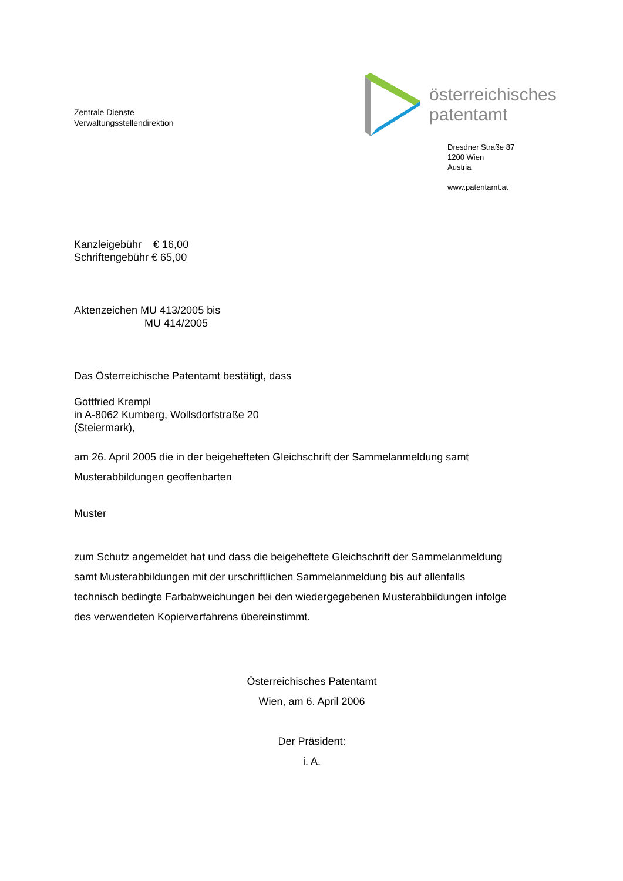Zentrale Dienste
Verwaltungsstellendirektion
österreichisches
patentamt
Dresdner Straße 87
1200 Wien
Austria
www.patentamt.at
Kanzleigebühr € 16,00
Schriftengebühr € 65,00
Aktenzeichen MU 413/2005 bis
MU 414/2005
Das Österreichische Patentamt bestätigt, dass
Gottfried Krempl
in A-8062 Kumberg, Wollsdorfstraße 20
(Steiermark),
am 26. April 2005 die in der beigehefteten Gleichschrift der Sammelanmeldung samt
Musterabbildungen geoffenbarten
Muster
zum Schutz angemeldet hat und dass die beigeheftete Gleichschrift der Sammelanmeldung
samt Musterabbildungen mit der urschriftlichen Sammelanmeldung bis auf allenfalls
technisch bedingte Farbabweichungen bei den wiedergegebenen Musterabbildungen infolge
des verwendeten Kopierverfahrens übereinstimmt.
Österreichisches Patentamt
Wien, am 6. April 2006
Der Präsident:
i. A.